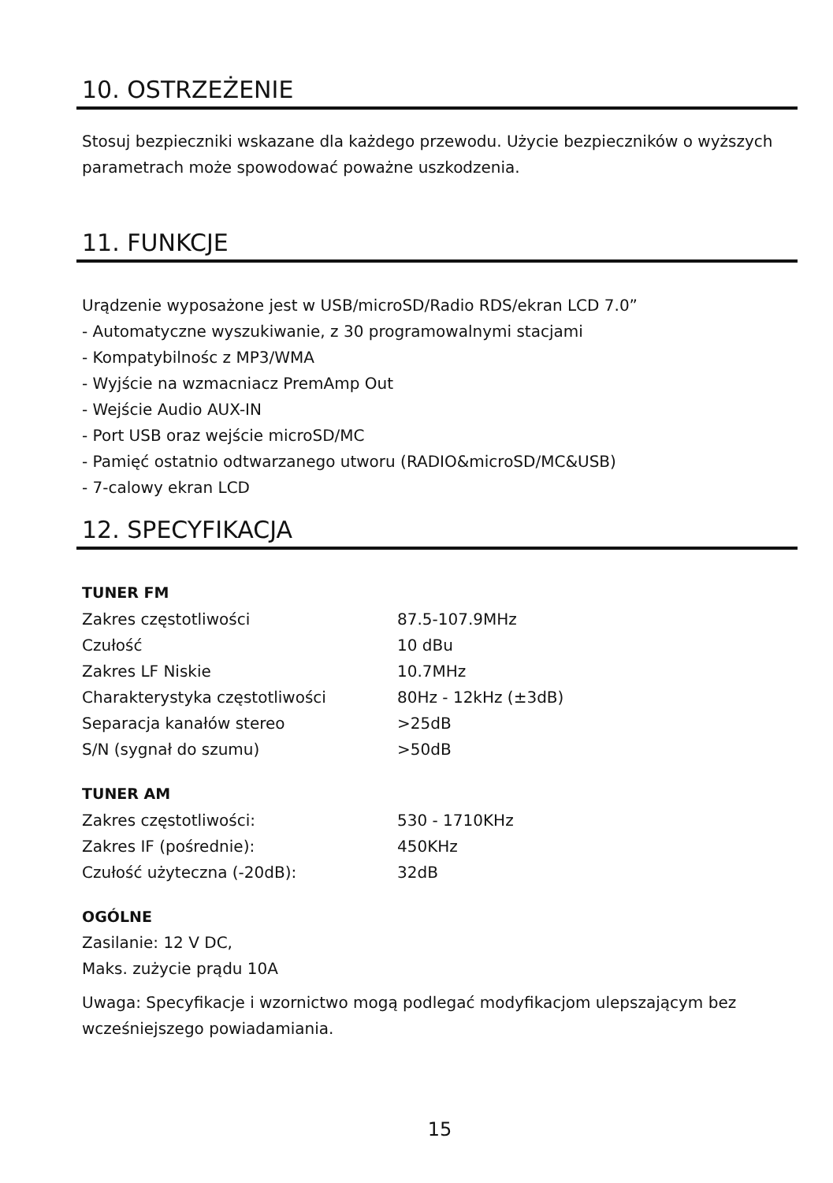10. OSTRZEŻENIE
Stosuj bezpieczniki wskazane dla każdego przewodu. Użycie bezpieczników o wyższych parametrach może spowodować poważne uszkodzenia.
11. FUNKCJE
Urądzenie wyposażone jest w USB/microSD/Radio RDS/ekran LCD 7.0”
- Automatyczne wyszukiwanie, z 30 programowalnymi stacjami
- Kompatybilnośc z MP3/WMA
- Wyjście na wzmacniacz PremAmp Out
- Wejście Audio AUX-IN
- Port USB oraz wejście microSD/MC
- Pamięć ostatnio odtwarzanego utworu (RADIO&microSD/MC&USB)
- 7-calowy ekran LCD
12. SPECYFIKACJA
TUNER FM
| Zakres częstotliwości | 87.5-107.9MHz |
| Czułość | 10 dBu |
| Zakres LF Niskie | 10.7MHz |
| Charakterystyka częstotliwości | 80Hz - 12kHz (±3dB) |
| Separacja kanałów stereo | >25dB |
| S/N (sygnał do szumu) | >50dB |
TUNER AM
| Zakres częstotliwości: | 530 - 1710KHz |
| Zakres IF (pośrednie): | 450KHz |
| Czułość użyteczna (-20dB): | 32dB |
OGÓLNE
Zasilanie: 12 V DC,
Maks. zużycie prądu 10A
Uwaga: Specyfikacje i wzornictwo mogą podlegać modyfikacjom ulepszającym bez wcześniejszego powiadamiania.
15